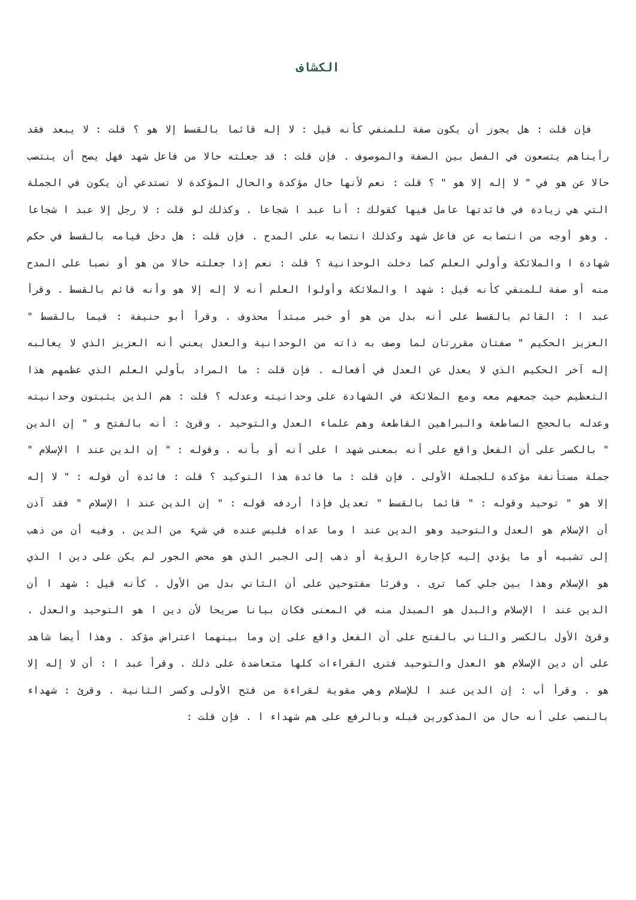الكشاف
فإن قلت : هل يجوز أن يكون صفة للمنفي كأنه قيل : لا إله قائما بالقسط إلا هو ؟ قلت : لا يبعد فقد رأيناهم يتسعون في الفصل بين الصفة والموصوف . فإن قلت : قد جعلته حالا من فاعل شهد فهل يصح أن ينتصب حالا عن هو في " لا إله إلا هو " ؟ قلت : نعم لأنها حال مؤكدة والحال المؤكدة لا تستدعي أن يكون في الجملة التي هي زيادة في فائدتها عامل فيها كقولك : أنا عبد ا شجاعا . وكذلك لو قلت : لا رجل إلا عبد ا شجاعا . وهو أوجه من انتصابه عن فاعل شهد وكذلك انتصابه على المدح . فإن قلت : هل دخل قيامه بالقسط في حكم شهادة ا والملائكة وأولي العلم كما دخلت الوحدانية ؟ قلت : نعم إذا جعلته حالا من هو أو نصبا على المدح منه أو صفة للمنفي كأنه قيل : شهد ا والملائكة وأولوا العلم أنه لا إله إلا هو وأنه قائم بالقسط . وقرأ عبد ا : القائم بالقسط على أنه بدل من هو أو خبر مبتدأ محذوف . وقرأ أبو حنيفة : قيما بالقسط " العزيز الحكيم " صفتان مقررتان لما وصف به ذاته من الوحدانية والعدل يعني أنه العزيز الذي لا يغالبه إله آخر الحكيم الذي لا يعدل عن العدل في أفعاله . فإن قلت : ما المراد بأولي العلم الذي عظمهم هذا التعظيم حيث جمعهم معه ومع الملائكة في الشهادة على وحدانيته وعدله ؟ قلت : هم الذين يثبتون وحدانيته وعدله بالحجج الساطعة والبراهين القاطعة وهم علماء العدل والتوحيد . وقرئ : أنه بالفتح و " إن الدين " بالكسر على أن الفعل واقع على أنه بمعنى شهد ا على أنه أو بأنه . وقوله : " إن الدين عند ا الإسلام " جملة مستأنفة مؤكدة للجملة الأولى . فإن قلت : ما فائدة هذا التوكيد ؟ قلت : فائدة أن قوله : " لا إله إلا هو " توحيد وقوله : " قائما بالقسط " تعديل فإذا أردفه قوله : " إن الدين عند ا الإسلام " فقد آذن أن الإسلام هو العدل والتوحيد وهو الدين عند ا وما عداه فليس عنده في شيء من الدين . وفيه أن من ذهب إلى تشبيه أو ما يؤدي إليه كإجارة الرؤية أو ذهب إلى الجبر الذي هو محض الجور لم يكن على دين ا الذي هو الإسلام وهذا بين جلي كما ترى . وقرئا مفتوحين على أن الثاني بدل من الأول . كأنه قيل : شهد ا أن الدين عند ا الإسلام والبدل هو المبدل منه في المعنى فكان بيانا صريحا لأن دين ا هو التوحيد والعدل . وقرئ الأول بالكسر والثاني بالفتح على أن الفعل واقع على إن وما بينهما اعتراض مؤكد . وهذا أيضا شاهد على أن دين الإسلام هو العدل والتوحيد فترى القراءات كلها متعاضدة على ذلك . وقرأ عبد ا : أن لا إله إلا هو . وقرأ أب : إن الدين عند ا للإسلام وهي مقوية لقراءة من فتح الأولى وكسر الثانية . وقرئ : شهداء بالنصب على أنه حال من المذكورين قبله وبالرفع على هم شهداء ا . فإن قلت :